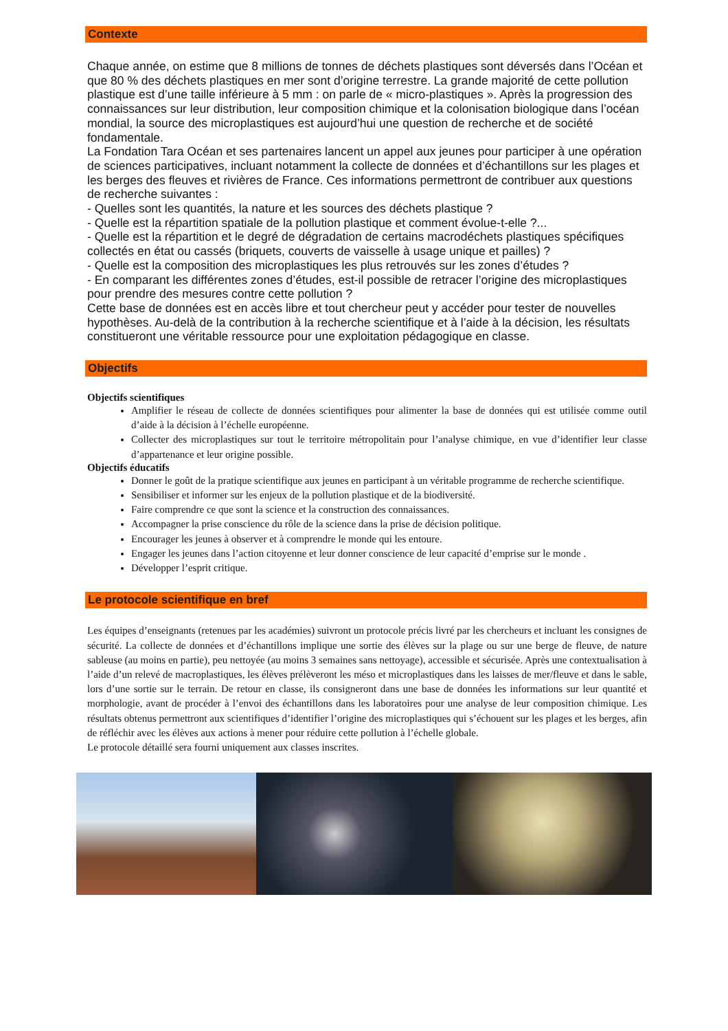Contexte
Chaque année, on estime que 8 millions de tonnes de déchets plastiques sont déversés dans l’Océan et que 80 % des déchets plastiques en mer sont d’origine terrestre. La grande majorité de cette pollution plastique est d’une taille inférieure à 5 mm : on parle de « micro-plastiques ». Après la progression des connaissances sur leur distribution, leur composition chimique et la colonisation biologique dans l’océan mondial, la source des microplastiques est aujourd’hui une question de recherche et de société fondamentale.
La Fondation Tara Océan et ses partenaires lancent un appel aux jeunes pour participer à une opération de sciences participatives, incluant notamment la collecte de données et d’échantillons sur les plages et les berges des fleuves et rivières de France. Ces informations permettront de contribuer aux questions de recherche suivantes :
- Quelles sont les quantités, la nature et les sources des déchets plastique ?
- Quelle est la répartition spatiale de la pollution plastique et comment évolue-t-elle ?...
- Quelle est la répartition et le degré de dégradation de certains macrodéchets plastiques spécifiques collectés en état ou cassés (briquets, couverts de vaisselle à usage unique et pailles) ?
- Quelle est la composition des microplastiques les plus retrouvés sur les zones d’études ?
- En comparant les différentes zones d’études, est-il possible de retracer l’origine des microplastiques pour prendre des mesures contre cette pollution ?
Cette base de données est en accès libre et tout chercheur peut y accéder pour tester de nouvelles hypothèses. Au-delà de la contribution à la recherche scientifique et à l’aide à la décision, les résultats constitueront une véritable ressource pour une exploitation pédagogique en classe.
Objectifs
Objectifs scientifiques
Amplifier le réseau de collecte de données scientifiques pour alimenter la base de données qui est utilisée comme outil d’aide à la décision à l’échelle européenne.
Collecter des microplastiques sur tout le territoire métropolitain pour l’analyse chimique, en vue d’identifier leur classe d’appartenance et leur origine possible.
Objectifs éducatifs
Donner le goût de la pratique scientifique aux jeunes en participant à un véritable programme de recherche scientifique.
Sensibiliser et informer sur les enjeux de la pollution plastique et de la biodiversité.
Faire comprendre ce que sont la science et la construction des connaissances.
Accompagner la prise conscience du rôle de la science dans la prise de décision politique.
Encourager les jeunes à observer et à comprendre le monde qui les entoure.
Engager les jeunes dans l’action citoyenne et leur donner conscience de leur capacité d’emprise sur le monde .
Développer l’esprit critique.
Le protocole scientifique en bref
Les équipes d’enseignants (retenues par les académies) suivront un protocole précis livré par les chercheurs et incluant les consignes de sécurité. La collecte de données et d’échantillons implique une sortie des élèves sur la plage ou sur une berge de fleuve, de nature sableuse (au moins en partie), peu nettoyée (au moins 3 semaines sans nettoyage), accessible et sécurisée. Après une contextualisation à l’aide d’un relevé de macroplastiques, les élèves prélèveront les méso et microplastiques dans les laisses de mer/fleuve et dans le sable, lors d’une sortie sur le terrain. De retour en classe, ils consigneront dans une base de données les informations sur leur quantité et morphologie, avant de procéder à l’envoi des échantillons dans les laboratoires pour une analyse de leur composition chimique. Les résultats obtenus permettront aux scientifiques d’identifier l’origine des microplastiques qui s’échouent sur les plages et les berges, afin de réfléchir avec les élèves aux actions à mener pour réduire cette pollution à l’échelle globale.
Le protocole détaillé sera fourni uniquement aux classes inscrites.